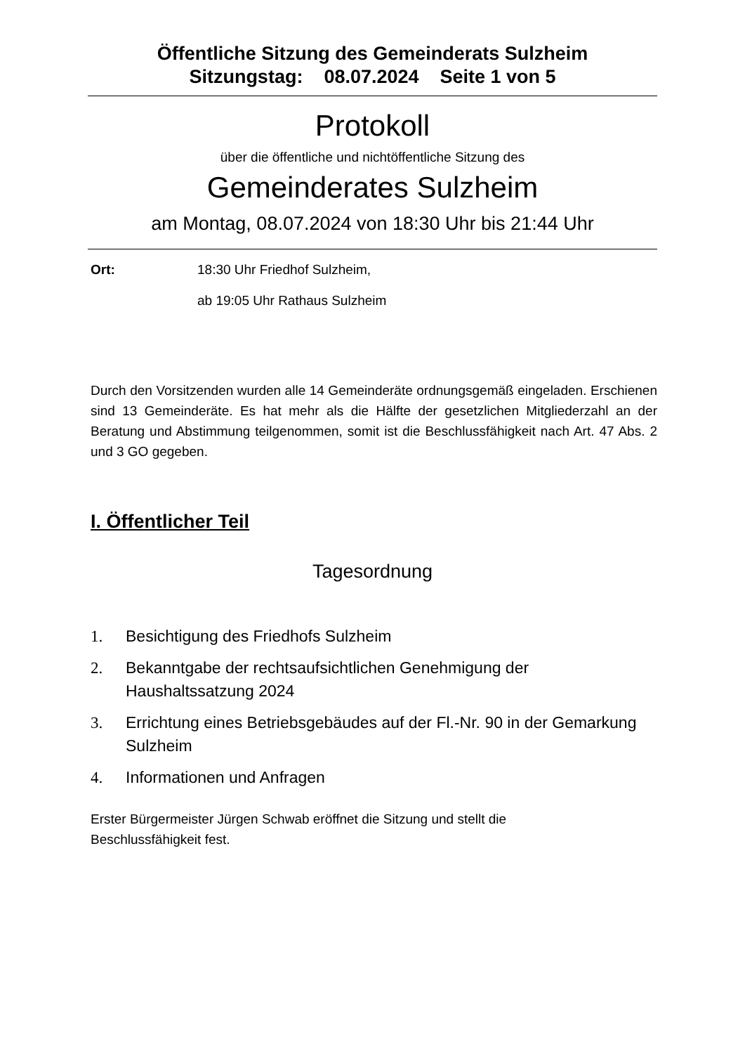Öffentliche Sitzung des Gemeinderats Sulzheim
Sitzungstag: 08.07.2024 Seite 1 von 5
Protokoll
über die öffentliche und nichtöffentliche Sitzung des
Gemeinderates Sulzheim
am Montag, 08.07.2024 von 18:30 Uhr bis 21:44 Uhr
Ort: 18:30 Uhr Friedhof Sulzheim,
ab 19:05 Uhr Rathaus Sulzheim
Durch den Vorsitzenden wurden alle 14 Gemeinderäte ordnungsgemäß eingeladen. Erschienen sind 13 Gemeinderäte. Es hat mehr als die Hälfte der gesetzlichen Mitgliederzahl an der Beratung und Abstimmung teilgenommen, somit ist die Beschlussfähigkeit nach Art. 47 Abs. 2 und 3 GO gegeben.
I. Öffentlicher Teil
Tagesordnung
1. Besichtigung des Friedhofs Sulzheim
2. Bekanntgabe der rechtsaufsichtlichen Genehmigung der Haushaltssatzung 2024
3. Errichtung eines Betriebsgebäudes auf der Fl.-Nr. 90 in der Gemarkung Sulzheim
4. Informationen und Anfragen
Erster Bürgermeister Jürgen Schwab eröffnet die Sitzung und stellt die
Beschlussfähigkeit fest.